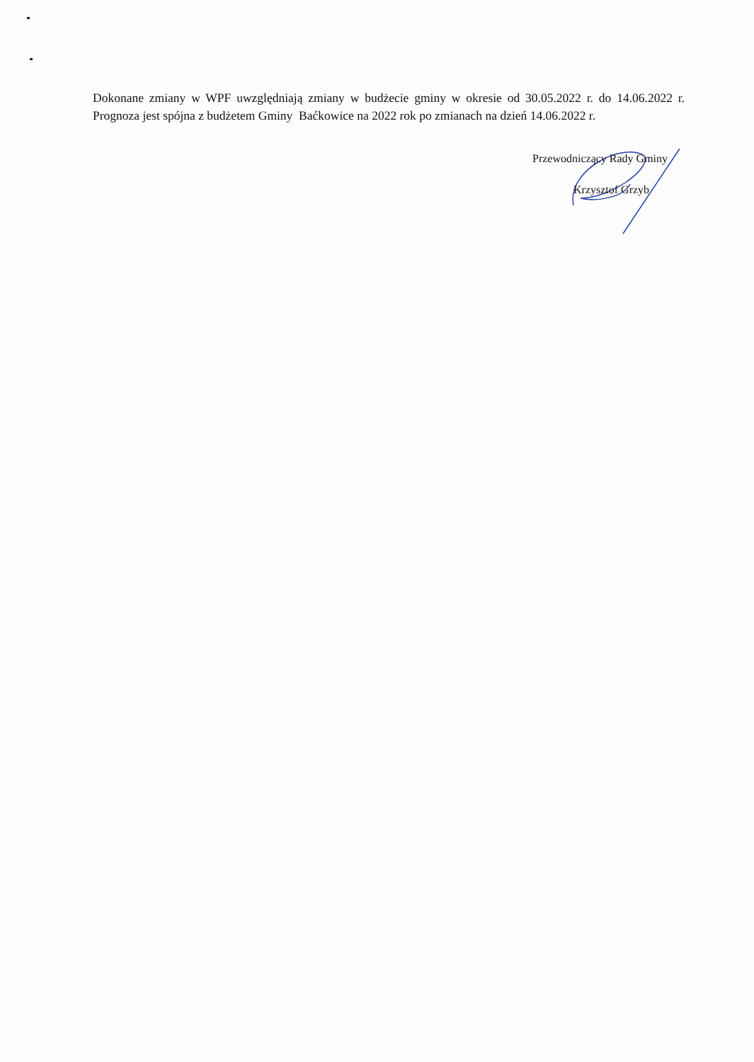Dokonane zmiany w WPF uwzględniają zmiany w budżecie gminy w okresie od 30.05.2022 r. do 14.06.2022 r. Prognoza jest spójna z budżetem Gminy Baćkowice na 2022 rok po zmianach na dzień 14.06.2022 r.
Przewodniczący Rady Gminy
Krzysztof Grzyb